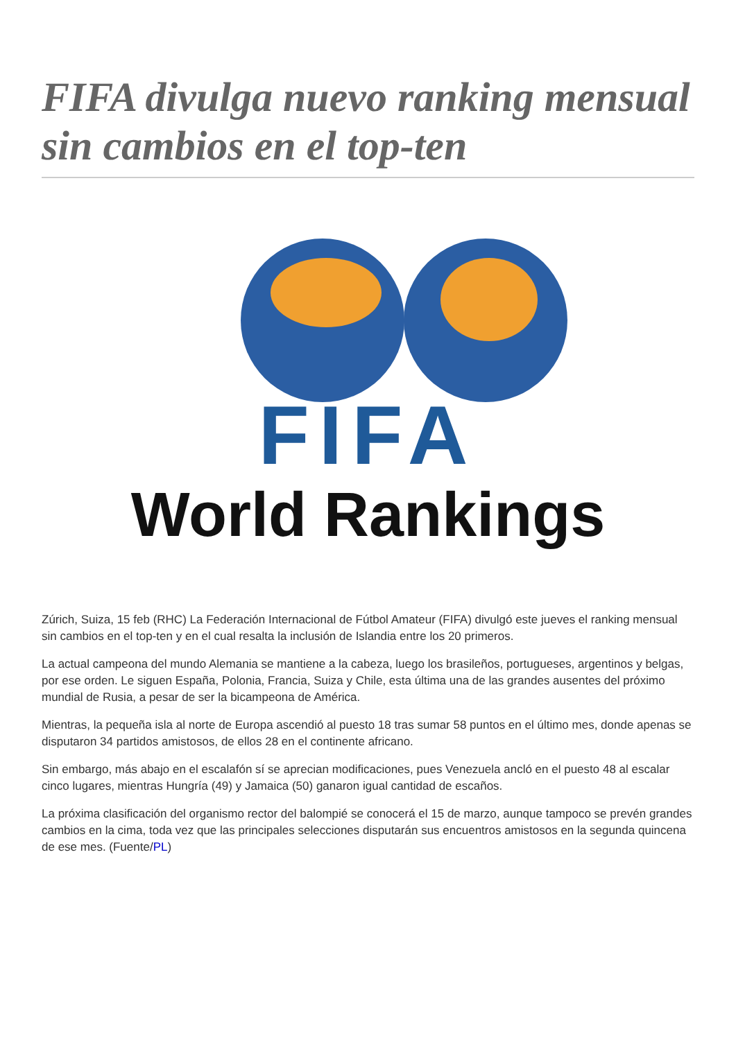FIFA divulga nuevo ranking mensual sin cambios en el top-ten
FIFA
World Rankings
Zúrich, Suiza, 15 feb (RHC) La Federación Internacional de Fútbol Amateur (FIFA) divulgó este jueves el ranking mensual sin cambios en el top-ten y en el cual resalta la inclusión de Islandia entre los 20 primeros.
La actual campeona del mundo Alemania se mantiene a la cabeza, luego los brasileños, portugueses, argentinos y belgas, por ese orden. Le siguen España, Polonia, Francia, Suiza y Chile, esta última una de las grandes ausentes del próximo mundial de Rusia, a pesar de ser la bicampeona de América.
Mientras, la pequeña isla al norte de Europa ascendió al puesto 18 tras sumar 58 puntos en el último mes, donde apenas se disputaron 34 partidos amistosos, de ellos 28 en el continente africano.
Sin embargo, más abajo en el escalafón sí se aprecian modificaciones, pues Venezuela ancló en el puesto 48 al escalar cinco lugares, mientras Hungría (49) y Jamaica (50) ganaron igual cantidad de escaños.
La próxima clasificación del organismo rector del balompié se conocerá el 15 de marzo, aunque tampoco se prevén grandes cambios en la cima, toda vez que las principales selecciones disputarán sus encuentros amistosos en la segunda quincena de ese mes. (Fuente/PL)